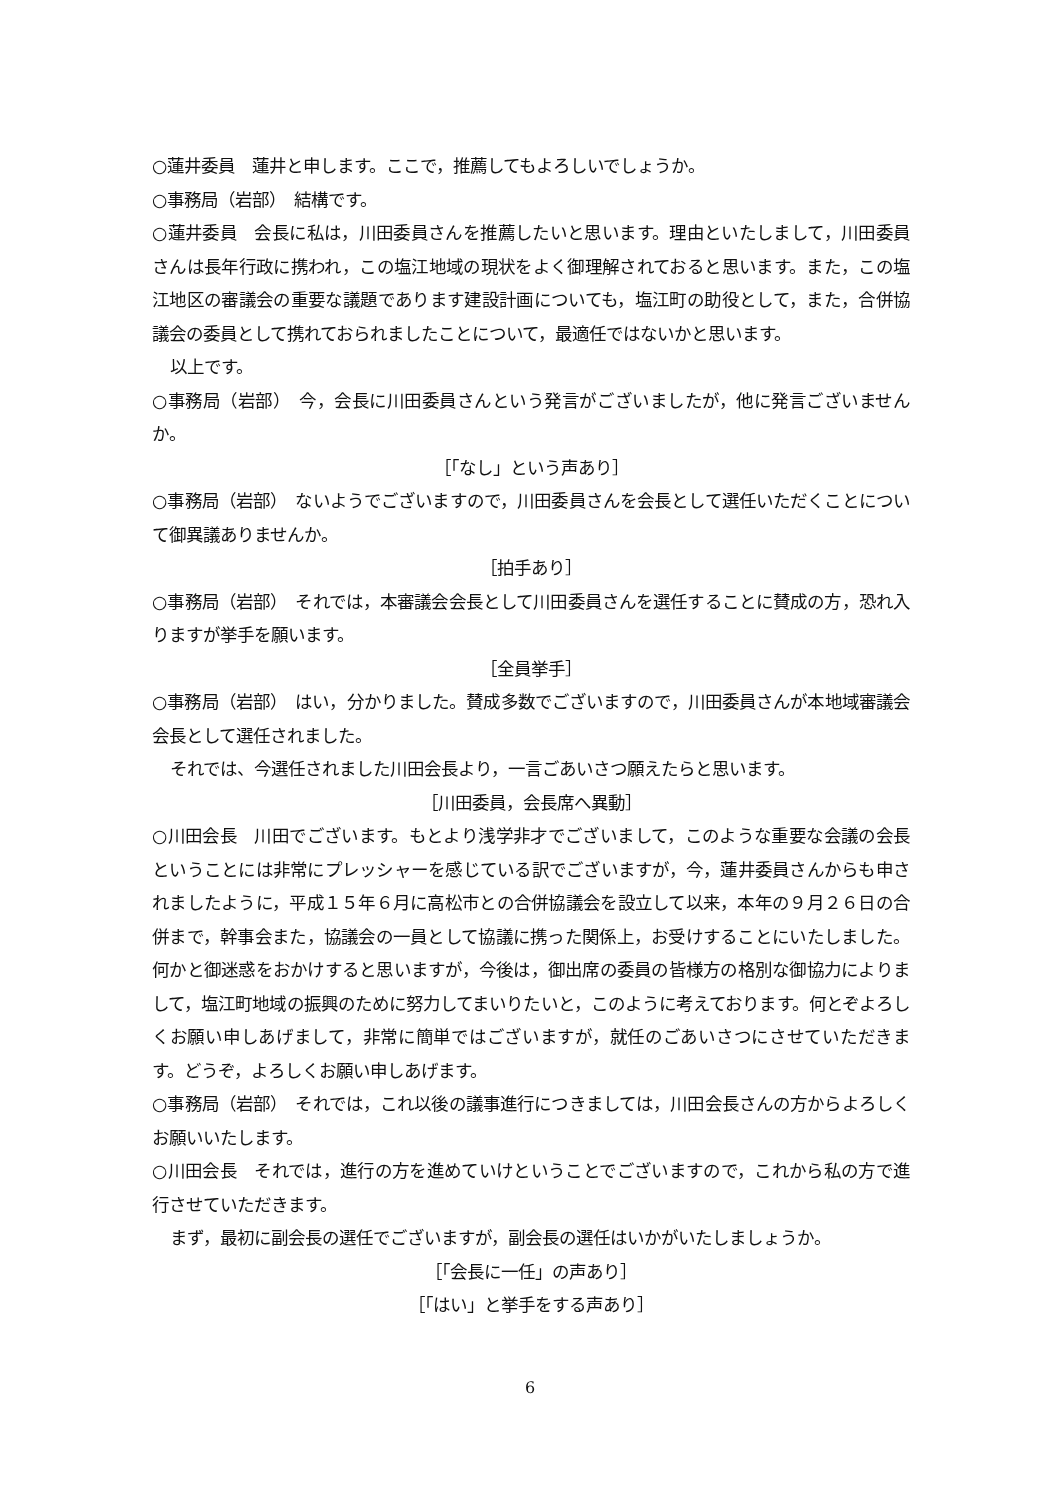○蓮井委員　蓮井と申します。ここで，推薦してもよろしいでしょうか。
○事務局（岩部）　結構です。
○蓮井委員　会長に私は，川田委員さんを推薦したいと思います。理由といたしまして，川田委員さんは長年行政に携われ，この塩江地域の現状をよく御理解されておると思います。また，この塩江地区の審議会の重要な議題であります建設計画についても，塩江町の助役として，また，合併協議会の委員として携れておられましたことについて，最適任ではないかと思います。
以上です。
○事務局（岩部）　今，会長に川田委員さんという発言がございましたが，他に発言ございませんか。
［「なし」という声あり］
○事務局（岩部）　ないようでございますので，川田委員さんを会長として選任いただくことについて御異議ありませんか。
［拍手あり］
○事務局（岩部）　それでは，本審議会会長として川田委員さんを選任することに賛成の方，恐れ入りますが挙手を願います。
［全員挙手］
○事務局（岩部）　はい，分かりました。賛成多数でございますので，川田委員さんが本地域審議会会長として選任されました。
それでは、今選任されました川田会長より，一言ごあいさつ願えたらと思います。
［川田委員，会長席へ異動］
○川田会長　川田でございます。もとより浅学非才でございまして，このような重要な会議の会長ということには非常にプレッシャーを感じている訳でございますが，今，蓮井委員さんからも申されましたように，平成１５年６月に高松市との合併協議会を設立して以来，本年の９月２６日の合併まで，幹事会また，協議会の一員として協議に携った関係上，お受けすることにいたしました。何かと御迷惑をおかけすると思いますが，今後は，御出席の委員の皆様方の格別な御協力によりまして，塩江町地域の振興のために努力してまいりたいと，このように考えております。何とぞよろしくお願い申しあげまして，非常に簡単ではございますが，就任のごあいさつにさせていただきます。どうぞ，よろしくお願い申しあげます。
○事務局（岩部）　それでは，これ以後の議事進行につきましては，川田会長さんの方からよろしくお願いいたします。
○川田会長　それでは，進行の方を進めていけということでございますので，これから私の方で進行させていただきます。
まず，最初に副会長の選任でございますが，副会長の選任はいかがいたしましょうか。
［「会長に一任」の声あり］
［「はい」と挙手をする声あり］
6